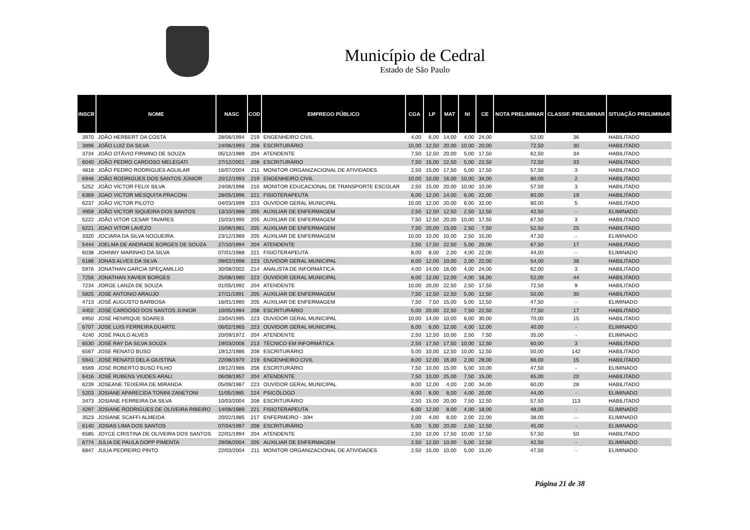Município de Cedral
Estado de São Paulo
| INSCR | NOME | NASC | COD | EMPREGO PÚBLICO | CGA | LP | MAT | NI | CE | NOTA PRELIMINAR | CLASSIF. PRELIMINAR | SITUAÇÃO PRELIMINAR |
| --- | --- | --- | --- | --- | --- | --- | --- | --- | --- | --- | --- | --- |
| 3970 | JOÃO HERBERT DA COSTA | 28/06/1994 | 219 | ENGENHEIRO CIVIL | 4,00 | 6,00 | 14,00 | 4,00 | 24,00 | 52,00 | 36 | HABILITADO |
| 3896 | JOÃO LUIZ DA SILVA | 24/06/1993 | 208 | ESCRITURÁRIO | 10,00 | 12,50 | 20,00 | 10,00 | 20,00 | 72,50 | 30 | HABILITADO |
| 3734 | JOÃO OTÁVIO FIRMINO DE SOUZA | 05/12/1989 | 204 | ATENDENTE | 7,50 | 12,50 | 20,00 | 5,00 | 17,50 | 62,50 | 34 | HABILITADO |
| 6040 | JOÃO PEDRO CARDOSO MELEGATI | 27/12/2001 | 208 | ESCRITURÁRIO | 7,50 | 15,00 | 22,50 | 5,00 | 22,50 | 72,50 | 33 | HABILITADO |
| 4818 | JOÃO PEDRO RODRIGUES AGUILAR | 16/07/2004 | 211 | MONITOR ORGANIZACIONAL DE ATIVIDADES | 2,50 | 15,00 | 17,50 | 5,00 | 17,50 | 57,50 | 3 | HABILITADO |
| 6946 | JOÃO RODRIGUES DOS SANTOS JÚNIOR | 20/12/1993 | 219 | ENGENHEIRO CIVIL | 10,00 | 10,00 | 16,00 | 10,00 | 34,00 | 80,00 | 2 | HABILITADO |
| 5252 | JOÃO VICTOR FELIX SILVA | 24/06/1996 | 210 | MONITOR EDUCACIONAL DE TRANSPORTE ESCOLAR | 2,50 | 15,00 | 20,00 | 10,00 | 10,00 | 57,50 | 3 | HABILITADO |
| 6369 | JOAO VICTOR MESQUITA PRACONI | 28/05/1996 | 221 | FISIOTERAPEUTA | 6,00 | 12,00 | 14,00 | 6,00 | 22,00 | 60,00 | 19 | HABILITADO |
| 6237 | JOÃO VICTOR PILOTO | 04/03/1999 | 223 | OUVIDOR GERAL MUNICIPAL | 10,00 | 12,00 | 20,00 | 6,00 | 32,00 | 80,00 | 5 | HABILITADO |
| 4959 | JOÃO VICTOR SIQUEIRA DOS SANTOS | 13/10/1988 | 205 | AUXILIAR DE ENFERMAGEM | 2,50 | 12,50 | 12,50 | 2,50 | 12,50 | 42,50 | - | ELIMINADO |
| 5222 | JOÃO VITOR CESAR TAVARES | 15/03/1990 | 205 | AUXILIAR DE ENFERMAGEM | 7,50 | 12,50 | 20,00 | 10,00 | 17,50 | 67,50 | 3 | HABILITADO |
| 6221 | JOAO VITOR LAVEZO | 15/08/1981 | 205 | AUXILIAR DE ENFERMAGEM | 7,50 | 20,00 | 15,00 | 2,50 | 7,50 | 52,50 | 25 | HABILITADO |
| 3320 | JOCIARA DA SILVA NOGUEIRA | 23/12/1989 | 205 | AUXILIAR DE ENFERMAGEM | 10,00 | 10,00 | 10,00 | 2,50 | 15,00 | 47,50 | - | ELIMINADO |
| 5444 | JOELMA DE ANDRADE BORGES DE SOUZA | 27/10/1994 | 204 | ATENDENTE | 2,50 | 17,50 | 22,50 | 5,00 | 20,00 | 67,50 | 17 | HABILITADO |
| 6038 | JOHNNY MARINHO DA SILVA | 07/01/1988 | 221 | FISIOTERAPEUTA | 8,00 | 8,00 | 2,00 | 4,00 | 22,00 | 44,00 | - | ELIMINADO |
| 6188 | JONAS ALVES DA SILVA | 09/02/1998 | 223 | OUVIDOR GERAL MUNICIPAL | 8,00 | 12,00 | 10,00 | 2,00 | 22,00 | 54,00 | 38 | HABILITADO |
| 5976 | JONATHAN GARCIA SPEÇAMILLIO | 30/08/2002 | 214 | ANALISTA DE INFORMÁTICA | 4,00 | 14,00 | 16,00 | 4,00 | 24,00 | 62,00 | 3 | HABILITADO |
| 7256 | JONATHAN XAVIER BORGES | 25/08/1980 | 223 | OUVIDOR GERAL MUNICIPAL | 8,00 | 12,00 | 12,00 | 4,00 | 16,00 | 52,00 | 44 | HABILITADO |
| 7234 | JORGE LANZA DE SOUZA | 01/05/1992 | 204 | ATENDENTE | 10,00 | 20,00 | 22,50 | 2,50 | 17,50 | 72,50 | 9 | HABILITADO |
| 5825 | JOSE ANTONIO ARAUJO | 27/11/1991 | 205 | AUXILIAR DE ENFERMAGEM | 7,50 | 12,50 | 12,50 | 5,00 | 12,50 | 50,00 | 30 | HABILITADO |
| 4713 | JOSÉ AUGUSTO BARBOSA | 16/01/1980 | 205 | AUXILIAR DE ENFERMAGEM | 7,50 | 7,50 | 15,00 | 5,00 | 12,50 | 47,50 | - | ELIMINADO |
| 4402 | JOSÉ CARDOSO DOS SANTOS JUNIOR | 10/05/1994 | 208 | ESCRITURÁRIO | 5,00 | 20,00 | 22,50 | 7,50 | 22,50 | 77,50 | 17 | HABILITADO |
| 6950 | JOSÉ HENRIQUE SOARES | 23/04/1995 | 223 | OUVIDOR GERAL MUNICIPAL | 10,00 | 14,00 | 10,00 | 6,00 | 30,00 | 70,00 | 15 | HABILITADO |
| 6707 | JOSE LUIS FERREIRA DUARTE | 06/02/1965 | 223 | OUVIDOR GERAL MUNICIPAL | 6,00 | 6,00 | 12,00 | 4,00 | 12,00 | 40,00 | - | ELIMINADO |
| 4240 | JOSÉ PAULO ALVES | 20/09/1972 | 204 | ATENDENTE | 2,50 | 12,50 | 10,00 | 2,50 | 7,50 | 35,00 | - | ELIMINADO |
| 6530 | JOSÉ RAY DA SILVA SOUZA | 19/03/2006 | 213 | TÉCNICO EM INFORMÁTICA | 2,50 | 17,50 | 17,50 | 10,00 | 12,50 | 60,00 | 3 | HABILITADO |
| 6567 | JOSE RENATO BUSO | 19/12/1986 | 208 | ESCRITURÁRIO | 5,00 | 10,00 | 12,50 | 10,00 | 12,50 | 50,00 | 142 | HABILITADO |
| 5941 | JOSÉ RENATO DELA GIUSTINA | 22/08/1970 | 219 | ENGENHEIRO CIVIL | 8,00 | 12,00 | 16,00 | 2,00 | 28,00 | 66,00 | 15 | HABILITADO |
| 6569 | JOSE ROBERTO BUSO FILHO | 19/12/1986 | 208 | ESCRITURÁRIO | 7,50 | 10,00 | 15,00 | 5,00 | 10,00 | 47,50 | - | ELIMINADO |
| 6416 | JOSÉ RUBENS VIUDES ARALI | 06/08/1957 | 204 | ATENDENTE | 7,50 | 10,00 | 25,00 | 7,50 | 15,00 | 65,00 | 20 | HABILITADO |
| 6239 | JOSEANE TEIXEIRA DE MIRANDA | 05/09/1987 | 223 | OUVIDOR GERAL MUNICIPAL | 8,00 | 12,00 | 4,00 | 2,00 | 34,00 | 60,00 | 28 | HABILITADO |
| 5203 | JOSIANE APARECIDA TONINI ZANETONI | 11/05/1985 | 224 | PSICÓLOGO | 6,00 | 6,00 | 8,00 | 4,00 | 20,00 | 44,00 | - | ELIMINADO |
| 3473 | JOSIANE FERREIRA DA SILVA | 10/03/2004 | 208 | ESCRITURÁRIO | 2,50 | 15,00 | 20,00 | 7,50 | 12,50 | 57,50 | 113 | HABILITADO |
| 4297 | JOSIANE RODRIGUES DE OLIVEIRA RIBEIRO | 14/08/1989 | 221 | FISIOTERAPEUTA | 6,00 | 12,00 | 8,00 | 4,00 | 18,00 | 48,00 | - | ELIMINADO |
| 3523 | JOSIANE SCAFFI ALMEIDA | 20/02/1985 | 217 | ENFERMEIRO - 30H | 2,00 | 4,00 | 8,00 | 2,00 | 22,00 | 38,00 | - | ELIMINADO |
| 6140 | JOSIAS LIMA DOS SANTOS | 07/04/1997 | 208 | ESCRITURÁRIO | 5,00 | 5,00 | 20,00 | 2,50 | 12,50 | 45,00 | - | ELIMINADO |
| 6585 | JOYCE CRISTINA DE OLIVEIRA DOS SANTOS | 22/01/1994 | 204 | ATENDENTE | 2,50 | 10,00 | 17,50 | 10,00 | 17,50 | 57,50 | 50 | HABILITADO |
| 6774 | JULIA DE PAULA DOPP PIMENTA | 29/06/2004 | 205 | AUXILIAR DE ENFERMAGEM | 2,50 | 12,50 | 10,00 | 5,00 | 12,50 | 42,50 | - | ELIMINADO |
| 6847 | JULIA PEDREIRO PINTO | 22/03/2004 | 211 | MONITOR ORGANIZACIONAL DE ATIVIDADES | 2,50 | 15,00 | 10,00 | 5,00 | 15,00 | 47,50 | - | ELIMINADO |
Página 21 de 38